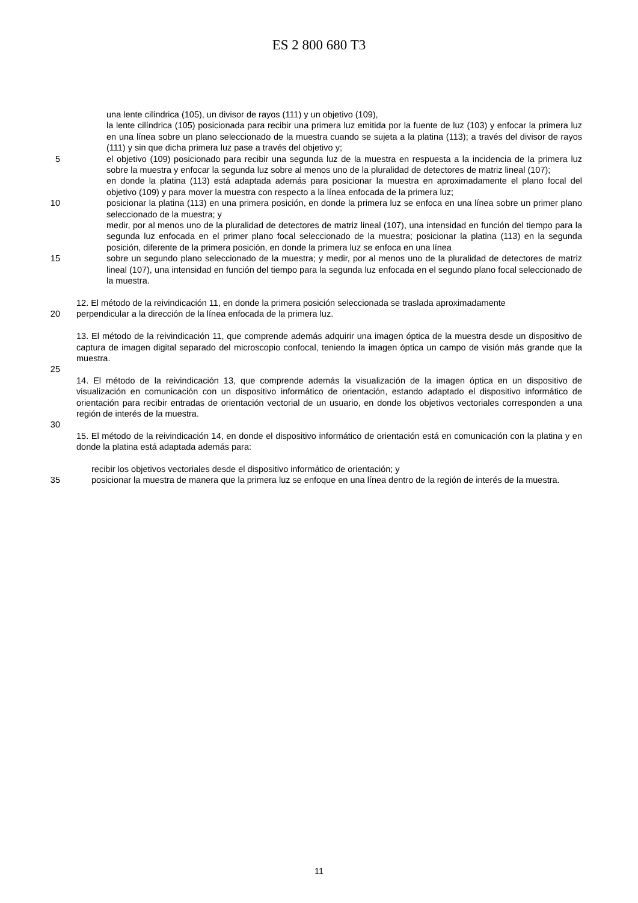ES 2 800 680 T3
una lente cilíndrica (105), un divisor de rayos (111) y un objetivo (109),
la lente cilíndrica (105) posicionada para recibir una primera luz emitida por la fuente de luz (103) y enfocar la primera luz en una línea sobre un plano seleccionado de la muestra cuando se sujeta a la platina (113); a través del divisor de rayos (111) y sin que dicha primera luz pase a través del objetivo y;
5 el objetivo (109) posicionado para recibir una segunda luz de la muestra en respuesta a la incidencia de la primera luz sobre la muestra y enfocar la segunda luz sobre al menos uno de la pluralidad de detectores de matriz lineal (107);
en donde la platina (113) está adaptada además para posicionar la muestra en aproximadamente el plano focal del objetivo (109) y para mover la muestra con respecto a la línea enfocada de la primera luz;
10 posicionar la platina (113) en una primera posición, en donde la primera luz se enfoca en una línea sobre un primer plano seleccionado de la muestra; y
medir, por al menos uno de la pluralidad de detectores de matriz lineal (107), una intensidad en función del tiempo para la segunda luz enfocada en el primer plano focal seleccionado de la muestra; posicionar la platina (113) en la segunda posición, diferente de la primera posición, en donde la primera luz se enfoca en una línea
15 sobre un segundo plano seleccionado de la muestra; y medir, por al menos uno de la pluralidad de detectores de matriz lineal (107), una intensidad en función del tiempo para la segunda luz enfocada en el segundo plano focal seleccionado de la muestra.
12. El método de la reivindicación 11, en donde la primera posición seleccionada se traslada aproximadamente
20 perpendicular a la dirección de la línea enfocada de la primera luz.
13. El método de la reivindicación 11, que comprende además adquirir una imagen óptica de la muestra desde un dispositivo de captura de imagen digital separado del microscopio confocal, teniendo la imagen óptica un campo de visión más grande que la muestra.
25
14. El método de la reivindicación 13, que comprende además la visualización de la imagen óptica en un dispositivo de visualización en comunicación con un dispositivo informático de orientación, estando adaptado el dispositivo informático de orientación para recibir entradas de orientación vectorial de un usuario, en donde los objetivos vectoriales corresponden a una región de interés de la muestra.
30
15. El método de la reivindicación 14, en donde el dispositivo informático de orientación está en comunicación con la platina y en donde la platina está adaptada además para:
recibir los objetivos vectoriales desde el dispositivo informático de orientación; y
35 posicionar la muestra de manera que la primera luz se enfoque en una línea dentro de la región de interés de la muestra.
11